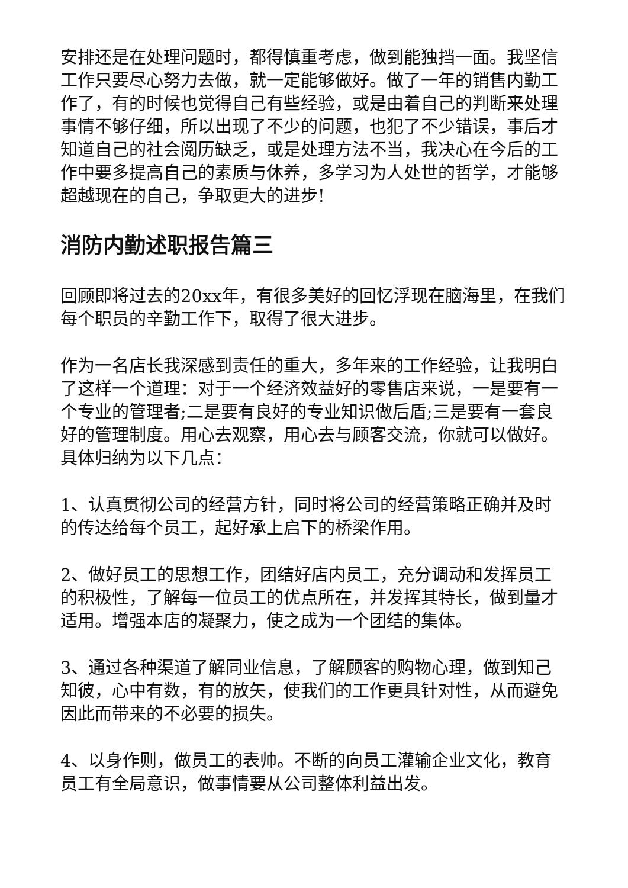安排还是在处理问题时，都得慎重考虑，做到能独挡一面。我坚信工作只要尽心努力去做，就一定能够做好。做了一年的销售内勤工作了，有的时候也觉得自己有些经验，或是由着自己的判断来处理事情不够仔细，所以出现了不少的问题，也犯了不少错误，事后才知道自己的社会阅历缺乏，或是处理方法不当，我决心在今后的工作中要多提高自己的素质与休养，多学习为人处世的哲学，才能够超越现在的自己，争取更大的进步!
消防内勤述职报告篇三
回顾即将过去的20xx年，有很多美好的回忆浮现在脑海里，在我们每个职员的辛勤工作下，取得了很大进步。
作为一名店长我深感到责任的重大，多年来的工作经验，让我明白了这样一个道理：对于一个经济效益好的零售店来说，一是要有一个专业的管理者;二是要有良好的专业知识做后盾;三是要有一套良好的管理制度。用心去观察，用心去与顾客交流，你就可以做好。具体归纳为以下几点：
1、认真贯彻公司的经营方针，同时将公司的经营策略正确并及时的传达给每个员工，起好承上启下的桥梁作用。
2、做好员工的思想工作，团结好店内员工，充分调动和发挥员工的积极性，了解每一位员工的优点所在，并发挥其特长，做到量才适用。增强本店的凝聚力，使之成为一个团结的集体。
3、通过各种渠道了解同业信息，了解顾客的购物心理，做到知己知彼，心中有数，有的放矢，使我们的工作更具针对性，从而避免因此而带来的不必要的损失。
4、以身作则，做员工的表帅。不断的向员工灌输企业文化，教育员工有全局意识，做事情要从公司整体利益出发。